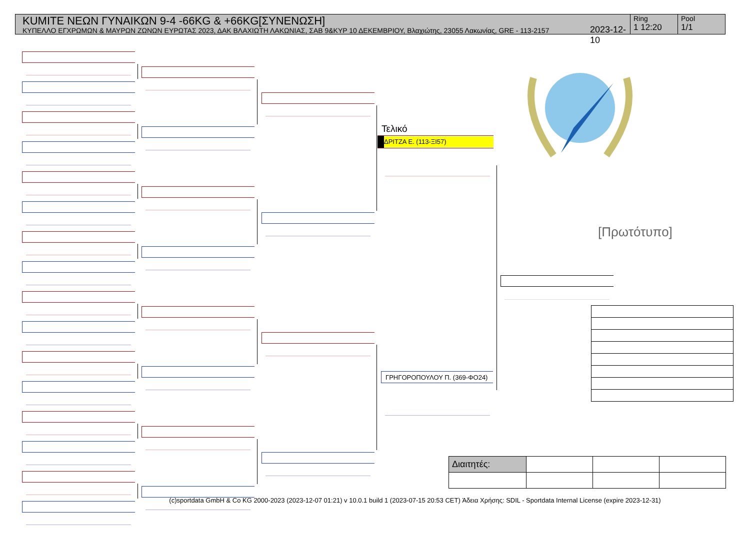KUMITE ΝΕΩΝ ΓΥΝΑΙΚΩΝ 9-4 -66KG & +66KG[ΣΥΝΕΝΩΣΗ]
ΚΥΠΕΛΛΟ ΕΓΧΡΩΜΩΝ & ΜΑΥΡΩΝ ΖΩΝΩΝ ΕΥΡΩΤΑΣ 2023, ΔΑΚ ΒΛΑΧΙΩΤΗ ΛΑΚΩΝΙΑΣ, ΣΑΒ 9&ΚΥΡ 10 ΔΕΚΕΜΒΡΙΟΥ, Βλαχιώτης, 23055 Λακωνίας, GRE - 113-2157
2023-12-10
Ring
1 12:20
Pool
1/1
Τελικό
ΔΡΙΤΖΑ Ε. (113-ΞΙ57)
[Πρωτότυπο]
ΓΡΗΓΟΡΟΠΟΥΛΟΥ Π. (369-ΦΟ24)
| Διαιτητές: | | | |
(c)sportdata GmbH & Co KG 2000-2023 (2023-12-07 01:21) v 10.0.1 build 1 (2023-07-15 20:53 CET) Άδεια Χρήσης: SDIL - Sportdata Internal License (expire 2023-12-31)